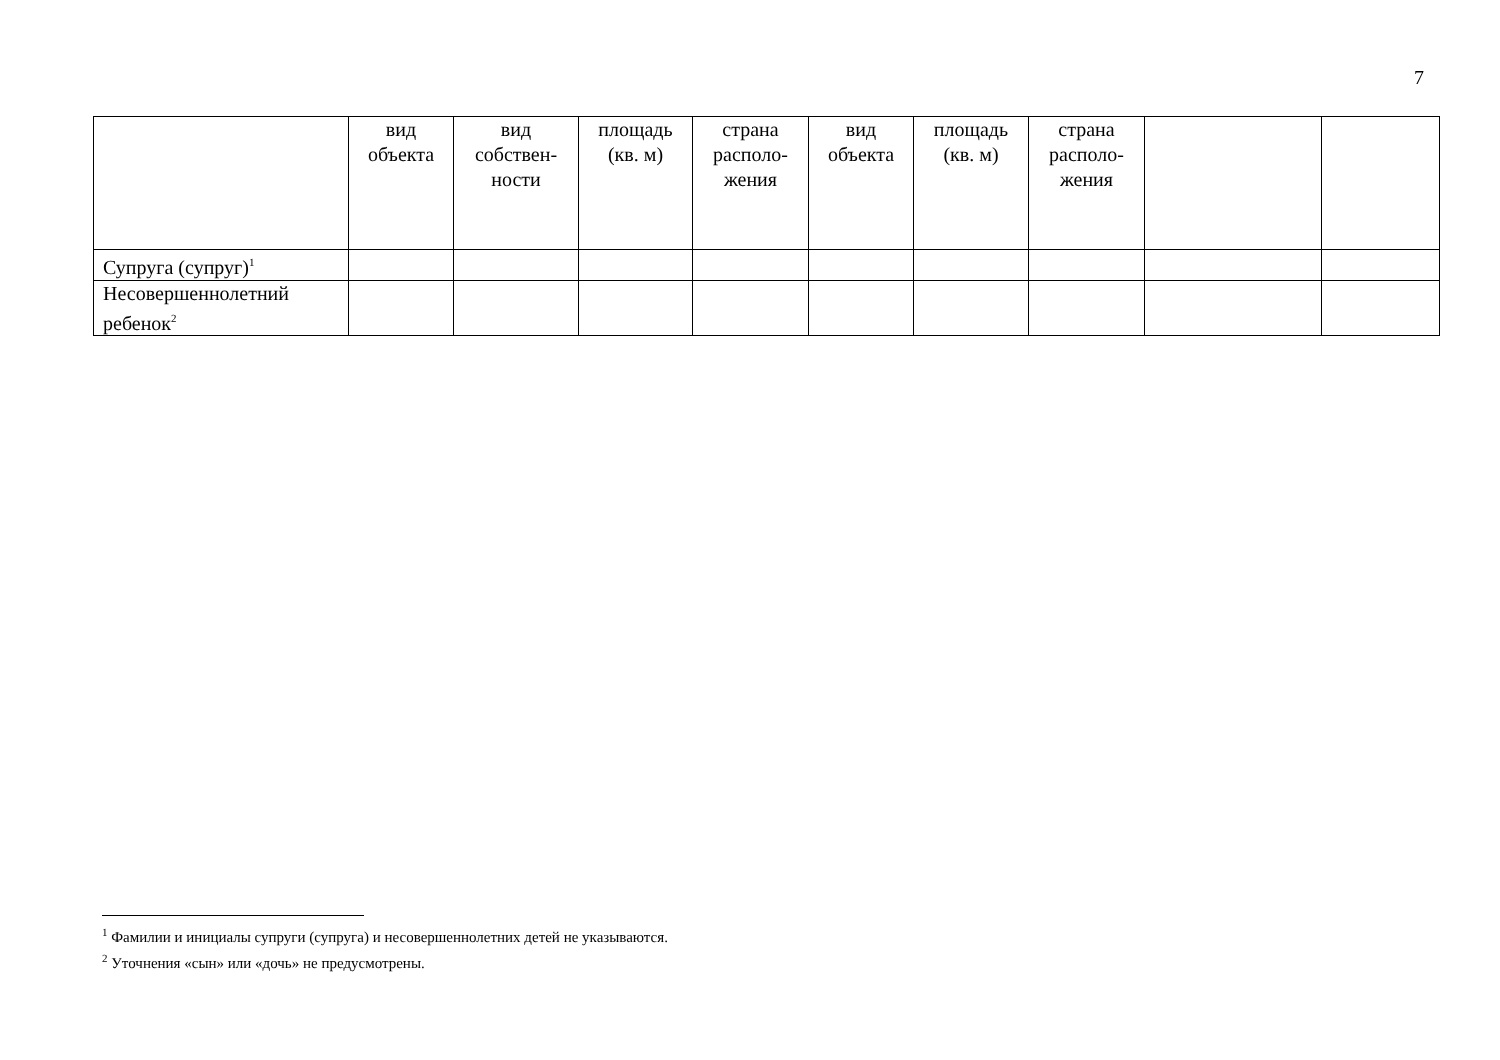7
| | вид объекта | вид собствен-ности | площадь (кв. м) | страна располо-жения | вид объекта | площадь (кв. м) | страна располо-жения | | |
| --- | --- | --- | --- | --- | --- | --- | --- | --- | --- |
| Супруга (супруг)<sup>1</sup> | | | | | | | | | |
| Несовершеннолетний ребенок<sup>2</sup> | | | | | | | | | |
<sup>1</sup> Фамилии и инициалы супруги (супруга) и несовершеннолетних детей не указываются.
<sup>2</sup> Уточнения «сын» или «дочь» не предусмотрены.